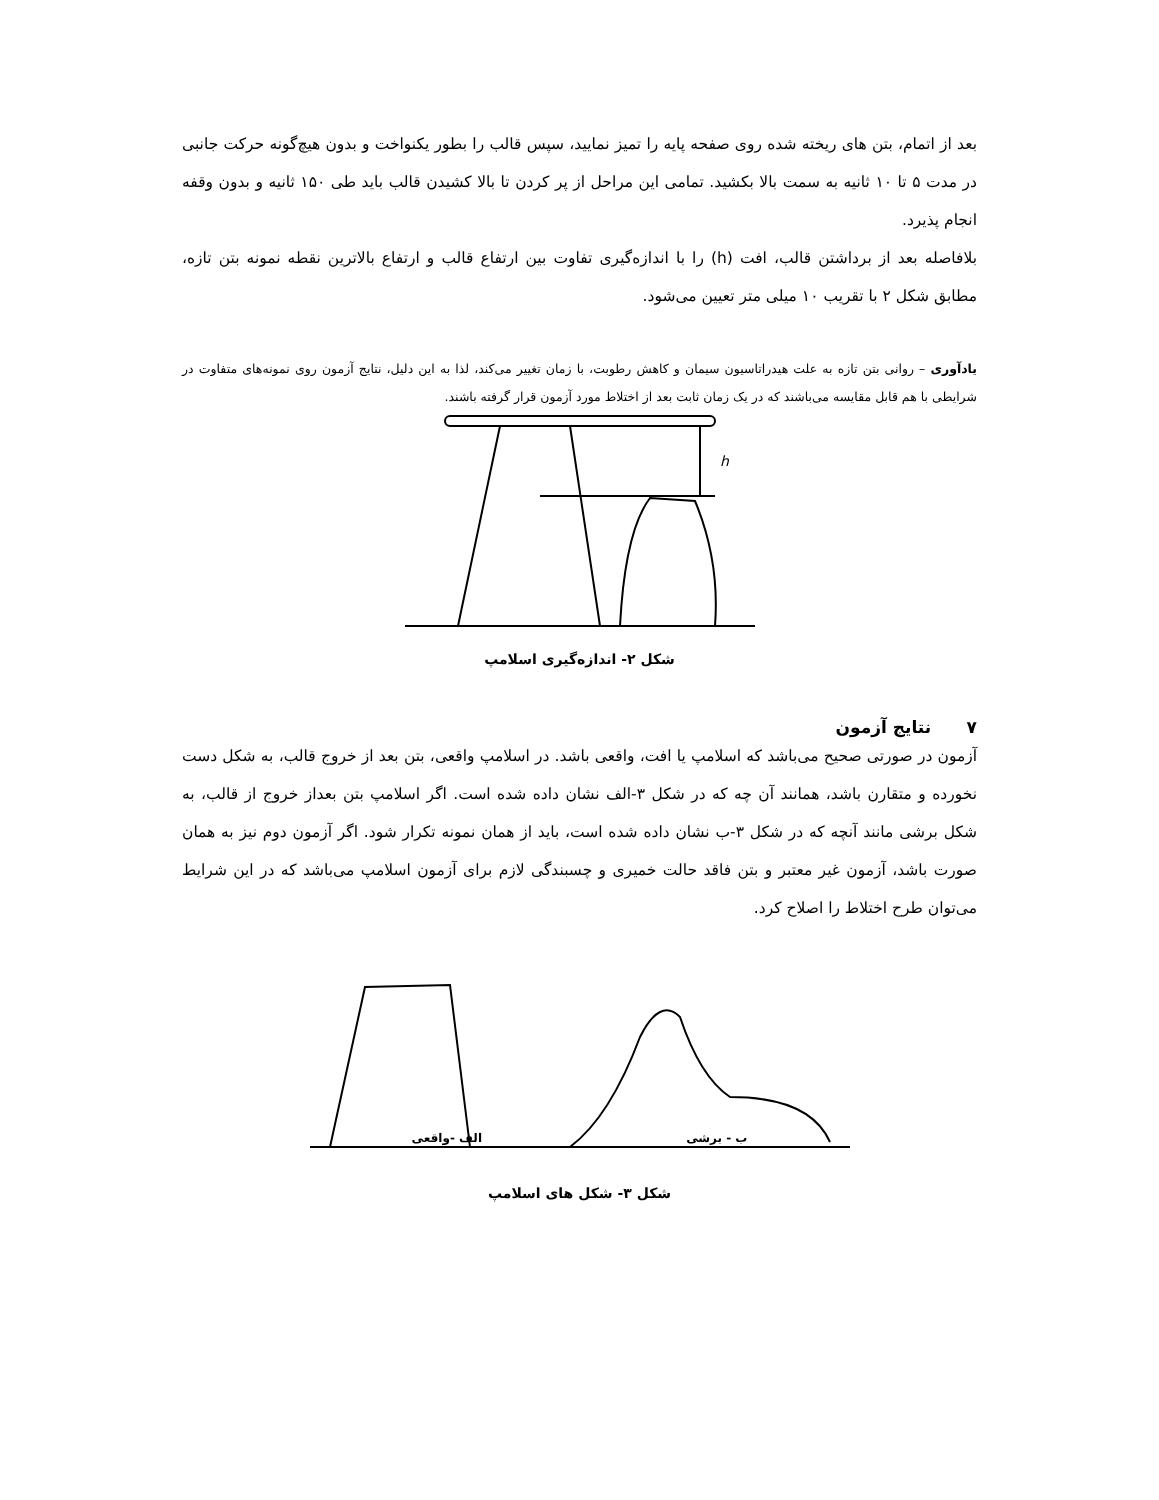بعد از اتمام، بتن های ریخته شده روی صفحه پایه را تمیز نمایید، سپس قالب را بطور یکنواخت و بدون هیچ‌گونه حرکت جانبی در مدت ۵ تا ۱۰ ثانیه به سمت بالا بکشید. تمامی این مراحل از پر کردن تا بالا کشیدن قالب باید طی ۱۵۰ ثانیه و بدون وقفه انجام پذیرد.
بلافاصله بعد از برداشتن قالب، افت (h) را با اندازه‌گیری تفاوت بین ارتفاع قالب و ارتفاع بالاترین نقطه نمونه بتن تازه، مطابق شکل ۲ با تقریب ۱۰ میلی متر تعیین می‌شود.
یادآوری – روانی بتن تازه به علت هیدراتاسیون سیمان و کاهش رطوبت، با زمان تغییر می‌کند، لذا به این دلیل، نتایج آزمون روی نمونه‌های متفاوت در شرایطی با هم قابل مقایسه می‌باشند که در یک زمان ثابت بعد از اختلاط مورد آزمون قرار گرفته باشند.
h
شکل ۲- اندازه‌گیری اسلامپ
۷ نتایج آزمون
آزمون در صورتی صحیح می‌باشد که اسلامپ یا افت، واقعی باشد. در اسلامپ واقعی، بتن بعد از خروج قالب، به شکل دست نخورده و متقارن باشد، همانند آن چه که در شکل ۳-الف نشان داده شده است. اگر اسلامپ بتن بعداز خروج از قالب، به شکل برشی مانند آنچه که در شکل ۳-ب نشان داده شده است، باید از همان نمونه تکرار شود. اگر آزمون دوم نیز به همان صورت باشد، آزمون غیر معتبر و بتن فاقد حالت خمیری و چسبندگی لازم برای آزمون اسلامپ می‌باشد که در این شرایط می‌توان طرح اختلاط را اصلاح کرد.
ب - برشی الف -واقعی
شکل ۳- شکل های اسلامپ